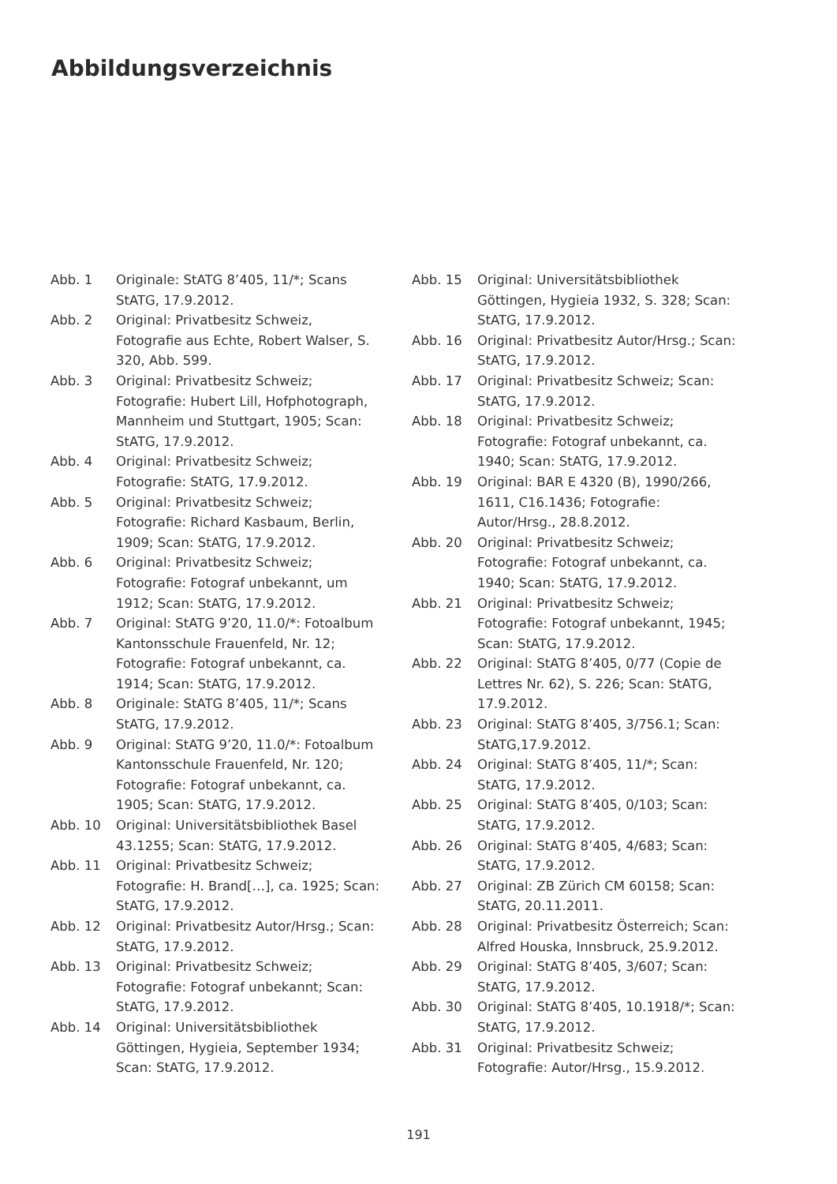Abbildungsverzeichnis
Abb. 1 Originale: StATG 8’405, 11/*; Scans StATG, 17.9.2012.
Abb. 2 Original: Privatbesitz Schweiz, Fotografie aus Echte, Robert Walser, S. 320, Abb. 599.
Abb. 3 Original: Privatbesitz Schweiz; Fotografie: Hubert Lill, Hofphotograph, Mannheim und Stuttgart, 1905; Scan: StATG, 17.9.2012.
Abb. 4 Original: Privatbesitz Schweiz; Fotografie: StATG, 17.9.2012.
Abb. 5 Original: Privatbesitz Schweiz; Fotografie: Richard Kasbaum, Berlin, 1909; Scan: StATG, 17.9.2012.
Abb. 6 Original: Privatbesitz Schweiz; Fotografie: Fotograf unbekannt, um 1912; Scan: StATG, 17.9.2012.
Abb. 7 Original: StATG 9’20, 11.0/*: Fotoalbum Kantonsschule Frauenfeld, Nr. 12; Fotografie: Fotograf unbekannt, ca. 1914; Scan: StATG, 17.9.2012.
Abb. 8 Originale: StATG 8’405, 11/*; Scans StATG, 17.9.2012.
Abb. 9 Original: StATG 9’20, 11.0/*: Fotoalbum Kantonsschule Frauenfeld, Nr. 120; Fotografie: Fotograf unbekannt, ca. 1905; Scan: StATG, 17.9.2012.
Abb. 10 Original: Universitätsbibliothek Basel 43.1255; Scan: StATG, 17.9.2012.
Abb. 11 Original: Privatbesitz Schweiz; Fotografie: H. Brand[…], ca. 1925; Scan: StATG, 17.9.2012.
Abb. 12 Original: Privatbesitz Autor/Hrsg.; Scan: StATG, 17.9.2012.
Abb. 13 Original: Privatbesitz Schweiz; Fotografie: Fotograf unbekannt; Scan: StATG, 17.9.2012.
Abb. 14 Original: Universitätsbibliothek Göttingen, Hygieia, September 1934; Scan: StATG, 17.9.2012.
Abb. 15 Original: Universitätsbibliothek Göttingen, Hygieia 1932, S. 328; Scan: StATG, 17.9.2012.
Abb. 16 Original: Privatbesitz Autor/Hrsg.; Scan: StATG, 17.9.2012.
Abb. 17 Original: Privatbesitz Schweiz; Scan: StATG, 17.9.2012.
Abb. 18 Original: Privatbesitz Schweiz; Fotografie: Fotograf unbekannt, ca. 1940; Scan: StATG, 17.9.2012.
Abb. 19 Original: BAR E 4320 (B), 1990/266, 1611, C16.1436; Fotografie: Autor/Hrsg., 28.8.2012.
Abb. 20 Original: Privatbesitz Schweiz; Fotografie: Fotograf unbekannt, ca. 1940; Scan: StATG, 17.9.2012.
Abb. 21 Original: Privatbesitz Schweiz; Fotografie: Fotograf unbekannt, 1945; Scan: StATG, 17.9.2012.
Abb. 22 Original: StATG 8’405, 0/77 (Copie de Lettres Nr. 62), S. 226; Scan: StATG, 17.9.2012.
Abb. 23 Original: StATG 8’405, 3/756.1; Scan: StATG,17.9.2012.
Abb. 24 Original: StATG 8’405, 11/*; Scan: StATG, 17.9.2012.
Abb. 25 Original: StATG 8’405, 0/103; Scan: StATG, 17.9.2012.
Abb. 26 Original: StATG 8’405, 4/683; Scan: StATG, 17.9.2012.
Abb. 27 Original: ZB Zürich CM 60158; Scan: StATG, 20.11.2011.
Abb. 28 Original: Privatbesitz Österreich; Scan: Alfred Houska, Innsbruck, 25.9.2012.
Abb. 29 Original: StATG 8’405, 3/607; Scan: StATG, 17.9.2012.
Abb. 30 Original: StATG 8’405, 10.1918/*; Scan: StATG, 17.9.2012.
Abb. 31 Original: Privatbesitz Schweiz; Fotografie: Autor/Hrsg., 15.9.2012.
191